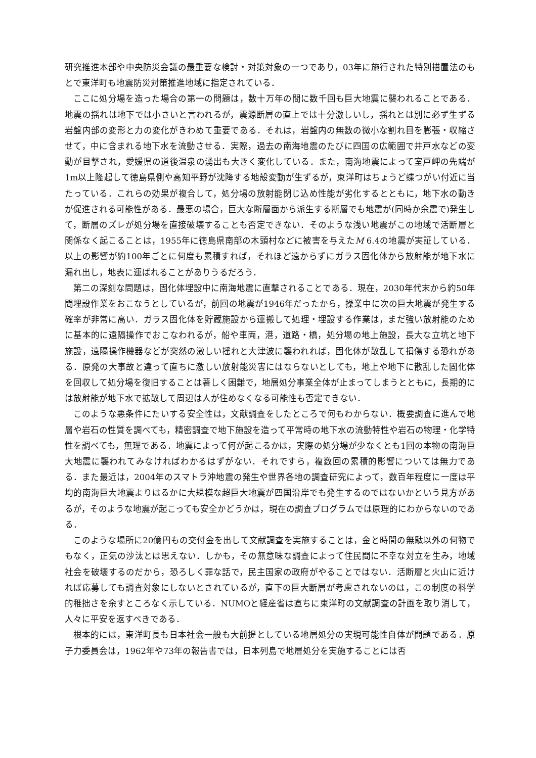研究推進本部や中央防災会議の最重要な検討・対策対象の一つであり，03年に施行された特別措置法のもとで東洋町も地震防災対策推進地域に指定されている．
ここに処分場を造った場合の第一の問題は，数十万年の間に数千回も巨大地震に襲われることである．地震の揺れは地下では小さいと言われるが，震源断層の直上では十分激しいし，揺れとは別に必ず生ずる岩盤内部の変形と力の変化がきわめて重要である．それは，岩盤内の無数の微小な割れ目を膨張・収縮させて，中に含まれる地下水を流動させる．実際，過去の南海地震のたびに四国の広範囲で井戸水などの変動が目撃され，愛媛県の道後温泉の湧出も大きく変化している．また，南海地震によって室戸岬の先端が1m以上隆起して徳島県側や高知平野が沈降する地殻変動が生ずるが，東洋町はちょうど蝶つがい付近に当たっている．これらの効果が複合して，処分場の放射能閉じ込め性能が劣化するとともに，地下水の動きが促進される可能性がある．最悪の場合，巨大な断層面から派生する断層でも地震が(同時か余震で)発生して，断層のズレが処分場を直接破壊することも否定できない．そのような浅い地震がこの地域で活断層と関係なく起こることは，1955年に徳島県南部の木頭村などに被害を与えたM 6.4の地震が実証している．以上の影響が約100年ごとに何度も累積すれば，それほど遠からずにガラス固化体から放射能が地下水に漏れ出し，地表に運ばれることがありうるだろう．
第二の深刻な問題は，固化体埋設中に南海地震に直撃されることである．現在，2030年代末から約50年間埋設作業をおこなうとしているが，前回の地震が1946年だったから，操業中に次の巨大地震が発生する確率が非常に高い．ガラス固化体を貯蔵施設から運搬して処理・埋設する作業は，まだ強い放射能のために基本的に遠隔操作でおこなわれるが，船や車両，港，道路・橋，処分場の地上施設，長大な立坑と地下施設，遠隔操作機器などが突然の激しい揺れと大津波に襲われれば，固化体が散乱して損傷する恐れがある．原発の大事故と違って直ちに激しい放射能災害にはならないとしても，地上や地下に散乱した固化体を回収して処分場を復旧することは著しく困難で，地層処分事業全体が止まってしまうとともに，長期的には放射能が地下水で拡散して周辺は人が住めなくなる可能性も否定できない．
このような悪条件にたいする安全性は，文献調査をしたところで何もわからない．概要調査に進んで地層や岩石の性質を調べても，精密調査で地下施設を造って平常時の地下水の流動特性や岩石の物理・化学特性を調べても，無理である．地震によって何が起こるかは，実際の処分場が少なくとも1回の本物の南海巨大地震に襲われてみなければわかるはずがない．それですら，複数回の累積的影響については無力である．また最近は，2004年のスマトラ沖地震の発生や世界各地の調査研究によって，数百年程度に一度は平均的南海巨大地震よりはるかに大規模な超巨大地震が四国沿岸でも発生するのではないかという見方があるが，そのような地震が起こっても安全かどうかは，現在の調査プログラムでは原理的にわからないのである．
このような場所に20億円もの交付金を出して文献調査を実施することは，金と時間の無駄以外の何物でもなく，正気の沙汰とは思えない．しかも，その無意味な調査によって住民間に不幸な対立を生み，地域社会を破壊するのだから，恐ろしく罪な話で，民主国家の政府がやることではない．活断層と火山に近ければ応募しても調査対象にしないとされているが，直下の巨大断層が考慮されないのは，この制度の科学的稚拙さを余すところなく示している．NUMOと経産省は直ちに東洋町の文献調査の計画を取り消して，人々に平安を返すべきである．
根本的には，東洋町長も日本社会一般も大前提としている地層処分の実現可能性自体が問題である．原子力委員会は，1962年や73年の報告書では，日本列島で地層処分を実施することには否